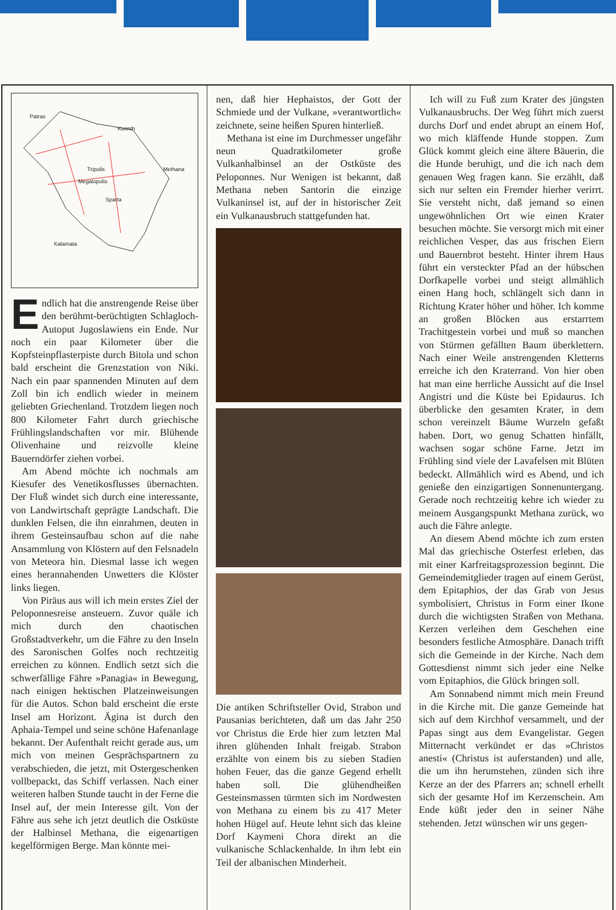Patras
Korinth
Tripolis Methana
Megalopolis
Sparta
Kalamata
Endlich hat die anstrengende Reise über den berühmt-berüchtigten Schlagloch-Autoput Jugoslawiens ein Ende. Nur noch ein paar Kilometer über die Kopfsteinpflasterpiste durch Bitola und schon bald erscheint die Grenzstation von Niki. Nach ein paar spannenden Minuten auf dem Zoll bin ich endlich wieder in meinem geliebten Griechenland. Trotzdem liegen noch 800 Kilometer Fahrt durch griechische Frühlingslandschaften vor mir. Blühende Olivenhaine und reizvolle kleine Bauerndörfer ziehen vorbei.
Am Abend möchte ich nochmals am Kiesufer des Venetikosflusses übernachten. Der Fluß windet sich durch eine interessante, von Landwirtschaft geprägte Landschaft. Die dunklen Felsen, die ihn einrahmen, deuten in ihrem Gesteinsaufbau schon auf die nahe Ansammlung von Klöstern auf den Felsnadeln von Meteora hin. Diesmal lasse ich wegen eines herannahenden Unwetters die Klöster links liegen.
Von Piräus aus will ich mein erstes Ziel der Peloponnesreise ansteuern. Zuvor quäle ich mich durch den chaotischen Großstadtverkehr, um die Fähre zu den Inseln des Saronischen Golfes noch rechtzeitig erreichen zu können. Endlich setzt sich die schwerfällige Fähre »Panagia« in Bewegung, nach einigen hektischen Platzeinweisungen für die Autos. Schon bald erscheint die erste Insel am Horizont. Ägina ist durch den Aphaia-Tempel und seine schöne Hafenanlage bekannt. Der Aufenthalt reicht gerade aus, um mich von meinen Gesprächspartnern zu verabschieden, die jetzt, mit Ostergeschenken vollbepackt, das Schiff verlassen. Nach einer weiteren halben Stunde taucht in der Ferne die Insel auf, der mein Interesse gilt. Von der Fähre aus sehe ich jetzt deutlich die Ostküste der Halbinsel Methana, die eigenartigen kegelförmigen Berge. Man könnte mei-
nen, daß hier Hephaistos, der Gott der Schmiede und der Vulkane, »verantwortlich« zeichnete, seine heißen Spuren hinterließ.
Methana ist eine im Durchmesser ungefähr neun Quadratkilometer große Vulkanhalbinsel an der Ostküste des Peloponnes. Nur Wenigen ist bekannt, daß Methana neben Santorin die einzige Vulkaninsel ist, auf der in historischer Zeit ein Vulkanausbruch stattgefunden hat.
Die antiken Schriftsteller Ovid, Strabon und Pausanias berichteten, daß um das Jahr 250 vor Christus die Erde hier zum letzten Mal ihren glühenden Inhalt freigab. Strabon erzählte von einem bis zu sieben Stadien hohen Feuer, das die ganze Gegend erhellt haben soll. Die glühendheißen Gesteinsmassen türmten sich im Nordwesten von Methana zu einem bis zu 417 Meter hohen Hügel auf. Heute lehnt sich das kleine Dorf Kaymeni Chora direkt an die vulkanische Schlackenhalde. In ihm lebt ein Teil der albanischen Minderheit.
Ich will zu Fuß zum Krater des jüngsten Vulkanausbruchs. Der Weg führt mich zuerst durchs Dorf und endet abrupt an einem Hof, wo mich kläffende Hunde stoppen. Zum Glück kommt gleich eine ältere Bäuerin, die die Hunde beruhigt, und die ich nach dem genauen Weg fragen kann. Sie erzählt, daß sich nur selten ein Fremder hierher verirrt. Sie versteht nicht, daß jemand so einen ungewöhnlichen Ort wie einen Krater besuchen möchte. Sie versorgt mich mit einer reichlichen Vesper, das aus frischen Eiern und Bauernbrot besteht. Hinter ihrem Haus führt ein versteckter Pfad an der hübschen Dorfkapelle vorbei und steigt allmählich einen Hang hoch, schlängelt sich dann in Richtung Krater höher und höher. Ich komme an großen Blöcken aus erstarrtem Trachitgestein vorbei und muß so manchen von Stürmen gefällten Baum überklettern. Nach einer Weile anstrengenden Kletterns erreiche ich den Kraterrand. Von hier oben hat man eine herrliche Aussicht auf die Insel Angistri und die Küste bei Epidaurus. Ich überblicke den gesamten Krater, in dem schon vereinzelt Bäume Wurzeln gefaßt haben. Dort, wo genug Schatten hinfällt, wachsen sogar schöne Farne. Jetzt im Frühling sind viele der Lavafelsen mit Blüten bedeckt. Allmählich wird es Abend, und ich genieße den einzigartigen Sonnenuntergang. Gerade noch rechtzeitig kehre ich wieder zu meinem Ausgangspunkt Methana zurück, wo auch die Fähre anlegte.
An diesem Abend möchte ich zum ersten Mal das griechische Osterfest erleben, das mit einer Karfreitagsprozession beginnt. Die Gemeindemitglieder tragen auf einem Gerüst, dem Epitaphios, der das Grab von Jesus symbolisiert, Christus in Form einer Ikone durch die wichtigsten Straßen von Methana. Kerzen verleihen dem Geschehen eine besonders festliche Atmosphäre. Danach trifft sich die Gemeinde in der Kirche. Nach dem Gottesdienst nimmt sich jeder eine Nelke vom Epitaphios, die Glück bringen soll.
Am Sonnabend nimmt mich mein Freund in die Kirche mit. Die ganze Gemeinde hat sich auf dem Kirchhof versammelt, und der Papas singt aus dem Evangelistar. Gegen Mitternacht verkündet er das »Christos anesti« (Christus ist auferstanden) und alle, die um ihn herumstehen, zünden sich ihre Kerze an der des Pfarrers an; schnell erhellt sich der gesamte Hof im Kerzenschein. Am Ende küßt jeder den in seiner Nähe stehenden. Jetzt wünschen wir uns gegen-